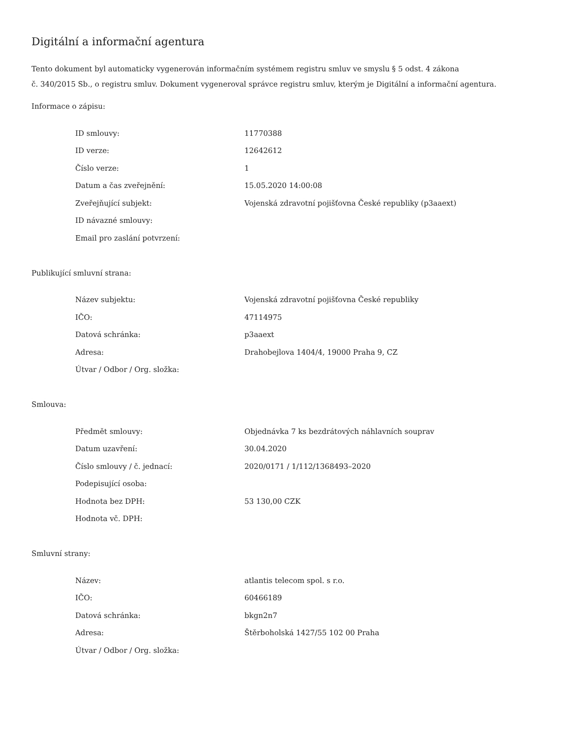Digitální a informační agentura
Tento dokument byl automaticky vygenerován informačním systémem registru smluv ve smyslu § 5 odst. 4 zákona
č. 340/2015 Sb., o registru smluv. Dokument vygeneroval správce registru smluv, kterým je Digitální a informační agentura.
Informace o zápisu:
| ID smlouvy: | 11770388 |
| ID verze: | 12642612 |
| Číslo verze: | 1 |
| Datum a čas zveřejnění: | 15.05.2020 14:00:08 |
| Zveřejňující subjekt: | Vojenská zdravotní pojišťovna České republiky (p3aaext) |
| ID návazné smlouvy: | |
| Email pro zaslání potvrzení: | |
Publikující smluvní strana:
| Název subjektu: | Vojenská zdravotní pojišťovna České republiky |
| IČO: | 47114975 |
| Datová schránka: | p3aaext |
| Adresa: | Drahobejlova 1404/4, 19000 Praha 9, CZ |
| Útvar / Odbor / Org. složka: | |
Smlouva:
| Předmět smlouvy: | Objednávka 7 ks bezdrátových náhlavních souprav |
| Datum uzavření: | 30.04.2020 |
| Číslo smlouvy / č. jednací: | 2020/0171 / 1/112/1368493–2020 |
| Podepisující osoba: | |
| Hodnota bez DPH: | 53 130,00 CZK |
| Hodnota vč. DPH: | |
Smluvní strany:
| Název: | atlantis telecom spol. s r.o. |
| IČO: | 60466189 |
| Datová schránka: | bkgn2n7 |
| Adresa: | Štěrboholská 1427/55 102 00 Praha |
| Útvar / Odbor / Org. složka: | |